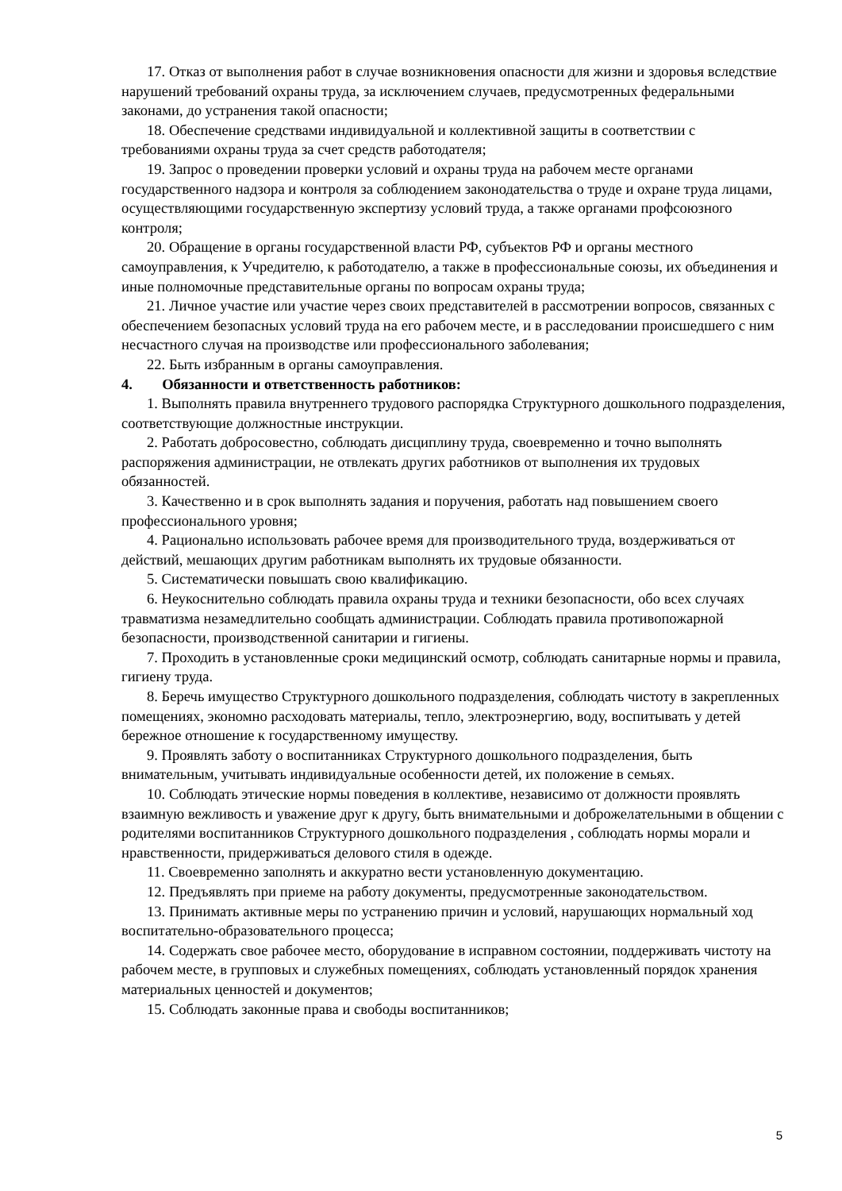17. Отказ от выполнения работ в случае возникновения опасности для жизни и здоровья вследствие нарушений требований охраны труда, за исключением случаев, предусмотренных федеральными законами, до устранения такой опасности;
18. Обеспечение средствами индивидуальной и коллективной защиты в соответствии с требованиями охраны труда за счет средств работодателя;
19. Запрос о проведении проверки условий и охраны труда на рабочем месте органами государственного надзора и контроля за соблюдением законодательства о труде и охране труда лицами, осуществляющими государственную экспертизу условий труда, а также органами профсоюзного контроля;
20. Обращение в органы государственной власти РФ, субъектов РФ и органы местного самоуправления, к Учредителю, к работодателю, а также в профессиональные союзы, их объединения и иные полномочные представительные органы по вопросам охраны труда;
21. Личное участие или участие через своих представителей в рассмотрении вопросов, связанных с обеспечением безопасных условий труда на его рабочем месте, и в расследовании происшедшего с ним несчастного случая на производстве или профессионального заболевания;
22. Быть избранным в органы самоуправления.
4. Обязанности и ответственность работников:
1. Выполнять правила внутреннего трудового распорядка Структурного дошкольного подразделения, соответствующие должностные инструкции.
2. Работать добросовестно, соблюдать дисциплину труда, своевременно и точно выполнять распоряжения администрации, не отвлекать других работников от выполнения их трудовых обязанностей.
3. Качественно и в срок выполнять задания и поручения, работать над повышением своего профессионального уровня;
4. Рационально использовать рабочее время для производительного труда, воздерживаться от действий, мешающих другим работникам выполнять их трудовые обязанности.
5. Систематически повышать свою квалификацию.
6. Неукоснительно соблюдать правила охраны труда и техники безопасности, обо всех случаях травматизма незамедлительно сообщать администрации. Соблюдать правила противопожарной безопасности, производственной санитарии и гигиены.
7. Проходить в установленные сроки медицинский осмотр, соблюдать санитарные нормы и правила, гигиену труда.
8. Беречь имущество Структурного дошкольного подразделения, соблюдать чистоту в закрепленных помещениях, экономно расходовать материалы, тепло, электроэнергию, воду, воспитывать у детей бережное отношение к государственному имуществу.
9. Проявлять заботу о воспитанниках Структурного дошкольного подразделения, быть внимательным, учитывать индивидуальные особенности детей, их положение в семьях.
10. Соблюдать этические нормы поведения в коллективе, независимо от должности проявлять взаимную вежливость и уважение друг к другу, быть внимательными и доброжелательными в общении с родителями воспитанников Структурного дошкольного подразделения , соблюдать нормы морали и нравственности, придерживаться делового стиля в одежде.
11. Своевременно заполнять и аккуратно вести установленную документацию.
12. Предъявлять при приеме на работу документы, предусмотренные законодательством.
13. Принимать активные меры по устранению причин и условий, нарушающих нормальный ход воспитательно-образовательного процесса;
14. Содержать свое рабочее место, оборудование в исправном состоянии, поддерживать чистоту на рабочем месте, в групповых и служебных помещениях, соблюдать установленный порядок хранения материальных ценностей и документов;
15. Соблюдать законные права и свободы воспитанников;
5